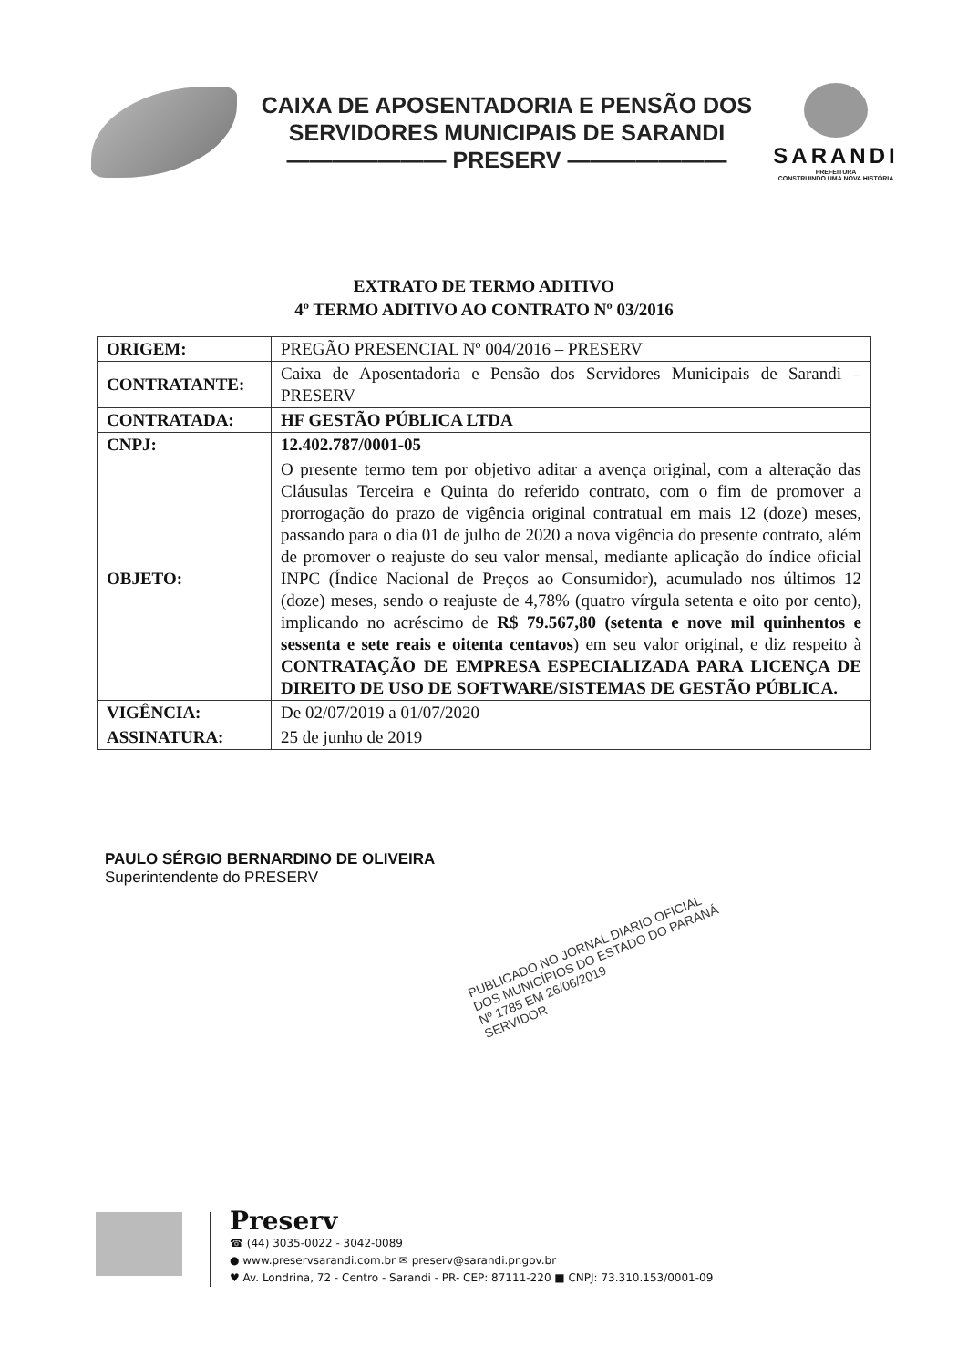CAIXA DE APOSENTADORIA E PENSÃO DOS
SERVIDORES MUNICIPAIS DE SARANDI
——————— PRESERV ———————
SARANDI
PREFEITURA
CONSTRUINDO UMA NOVA HISTÓRIA
EXTRATO DE TERMO ADITIVO
4º TERMO ADITIVO AO CONTRATO Nº 03/2016
| ORIGEM: | PREGÃO PRESENCIAL Nº 004/2016 – PRESERV |
| CONTRATANTE: | Caixa de Aposentadoria e Pensão dos Servidores Municipais de Sarandi – PRESERV |
| CONTRATADA: | HF GESTÃO PÚBLICA LTDA |
| CNPJ: | 12.402.787/0001-05 |
| OBJETO: | O presente termo tem por objetivo aditar a avença original, com a alteração das Cláusulas Terceira e Quinta do referido contrato, com o fim de promover a prorrogação do prazo de vigência original contratual em mais 12 (doze) meses, passando para o dia 01 de julho de 2020 a nova vigência do presente contrato, além de promover o reajuste do seu valor mensal, mediante aplicação do índice oficial INPC (Índice Nacional de Preços ao Consumidor), acumulado nos últimos 12 (doze) meses, sendo o reajuste de 4,78% (quatro vírgula setenta e oito por cento), implicando no acréscimo de R$ 79.567,80 (setenta e nove mil quinhentos e sessenta e sete reais e oitenta centavos ) em seu valor original, e diz respeito à CONTRATAÇÃO DE EMPRESA ESPECIALIZADA PARA LICENÇA DE DIREITO DE USO DE SOFTWARE/SISTEMAS DE GESTÃO PÚBLICA. |
| VIGÊNCIA: | De 02/07/2019 a 01/07/2020 |
| ASSINATURA: | 25 de junho de 2019 |
PAULO SÉRGIO BERNARDINO DE OLIVEIRA
Superintendente do PRESERV
PUBLICADO NO JORNAL DIARIO OFICIAL
DOS MUNICÍPIOS DO ESTADO DO PARANÁ
Nº 1785 EM 26/06/2019
SERVIDOR
Preserv
☎ (44) 3035-0022 - 3042-0089
● www.preservsarandi.com.br ✉ preserv@sarandi.pr.gov.br
♥ Av. Londrina, 72 - Centro - Sarandi - PR- CEP: 87111-220 ■ CNPJ: 73.310.153/0001-09